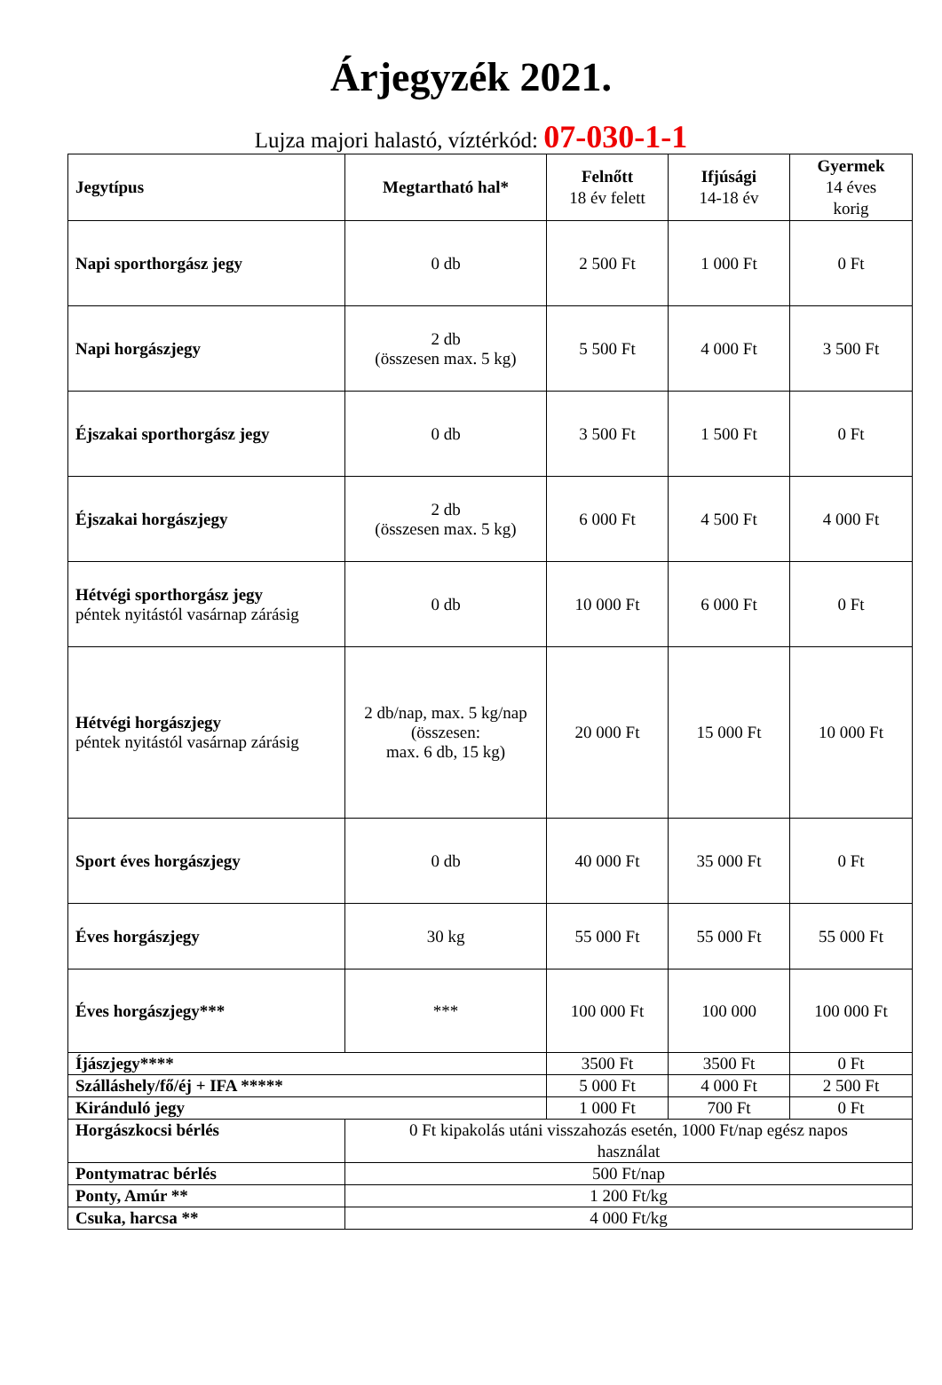Árjegyzék 2021.
Lujza majori halastó, víztérkód: 07-030-1-1
| Jegytípus | Megtartható hal* | Felnőtt 18 év felett | Ifjúsági 14-18 év | Gyermek 14 éves korig |
| --- | --- | --- | --- | --- |
| Napi sporthorgász jegy | 0 db | 2 500 Ft | 1 000 Ft | 0 Ft |
| Napi horgászjegy | 2 db (összesen max. 5 kg) | 5 500 Ft | 4 000 Ft | 3 500 Ft |
| Éjszakai sporthorgász jegy | 0 db | 3 500 Ft | 1 500 Ft | 0 Ft |
| Éjszakai horgászjegy | 2 db (összesen max. 5 kg) | 6 000 Ft | 4 500 Ft | 4 000 Ft |
| Hétvégi sporthorgász jegy péntek nyitástól vasárnap zárásig | 0 db | 10 000 Ft | 6 000 Ft | 0 Ft |
| Hétvégi horgászjegy péntek nyitástól vasárnap zárásig | 2 db/nap, max. 5 kg/nap (összesen: max. 6 db, 15 kg) | 20 000 Ft | 15 000 Ft | 10 000 Ft |
| Sport éves horgászjegy | 0 db | 40 000 Ft | 35 000 Ft | 0 Ft |
| Éves horgászjegy | 30 kg | 55 000 Ft | 55 000 Ft | 55 000 Ft |
| Éves horgászjegy*** | *** | 100 000 Ft | 100 000 | 100 000 Ft |
| Íjászjegy**** | | 3500 Ft | 3500 Ft | 0 Ft |
| Szálláshely/fő/éj + IFA ***** | | 5 000 Ft | 4 000 Ft | 2 500 Ft |
| Kiránduló jegy | | 1 000 Ft | 700 Ft | 0 Ft |
| Horgászkocsi bérlés | 0 Ft kipakolás utáni visszahozás esetén, 1000 Ft/nap egész napos használat | | | |
| Pontymatrac bérlés | 500 Ft/nap | | | |
| Ponty, Amúr ** | 1 200 Ft/kg | | | |
| Csuka, harcsa ** | 4 000 Ft/kg | | | |